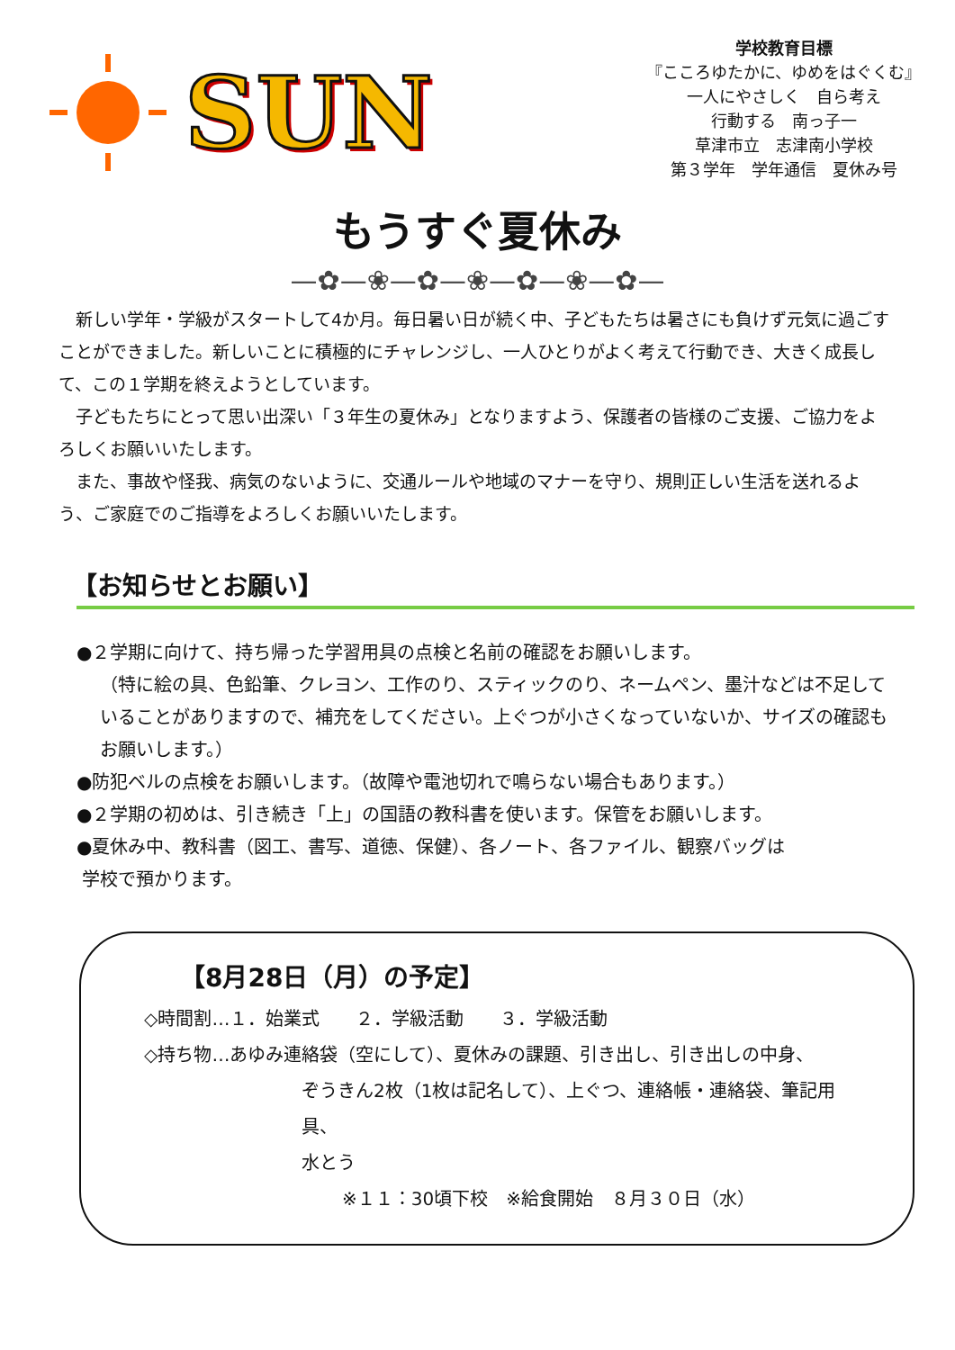SUN
学校教育目標
『こころゆたかに、ゆめをはぐくむ』
一人にやさしく　自ら考え
行動する　南っ子一
草津市立　志津南小学校
第３学年　学年通信　夏休み号
もうすぐ夏休み
—✿—❀—✿—❀—✿—❀—✿—
新しい学年・学級がスタートして4か月。毎日暑い日が続く中、子どもたちは暑さにも負けず元気に過ごすことができました。新しいことに積極的にチャレンジし、一人ひとりがよく考えて行動でき、大きく成長して、この１学期を終えようとしています。
子どもたちにとって思い出深い「３年生の夏休み」となりますよう、保護者の皆様のご支援、ご協力をよろしくお願いいたします。
また、事故や怪我、病気のないように、交通ルールや地域のマナーを守り、規則正しい生活を送れるよう、ご家庭でのご指導をよろしくお願いいたします。
【お知らせとお願い】
●２学期に向けて、持ち帰った学習用具の点検と名前の確認をお願いします。
（特に絵の具、色鉛筆、クレヨン、工作のり、スティックのり、ネームペン、墨汁などは不足していることがありますので、補充をしてください。上ぐつが小さくなっていないか、サイズの確認もお願いします。）
●防犯ベルの点検をお願いします。（故障や電池切れで鳴らない場合もあります。）
●２学期の初めは、引き続き「上」の国語の教科書を使います。保管をお願いします。
●夏休み中、教科書（図工、書写、道徳、保健）、各ノート、各ファイル、観察バッグは
学校で預かります。
【8月28日（月）の予定】
◇時間割…１．始業式　　２．学級活動　　３．学級活動
◇持ち物…あゆみ連絡袋（空にして）、夏休みの課題、引き出し、引き出しの中身、
ぞうきん2枚（1枚は記名して）、上ぐつ、連絡帳・連絡袋、筆記用具、
水とう
※１１：30頃下校　※給食開始　８月３０日（水）